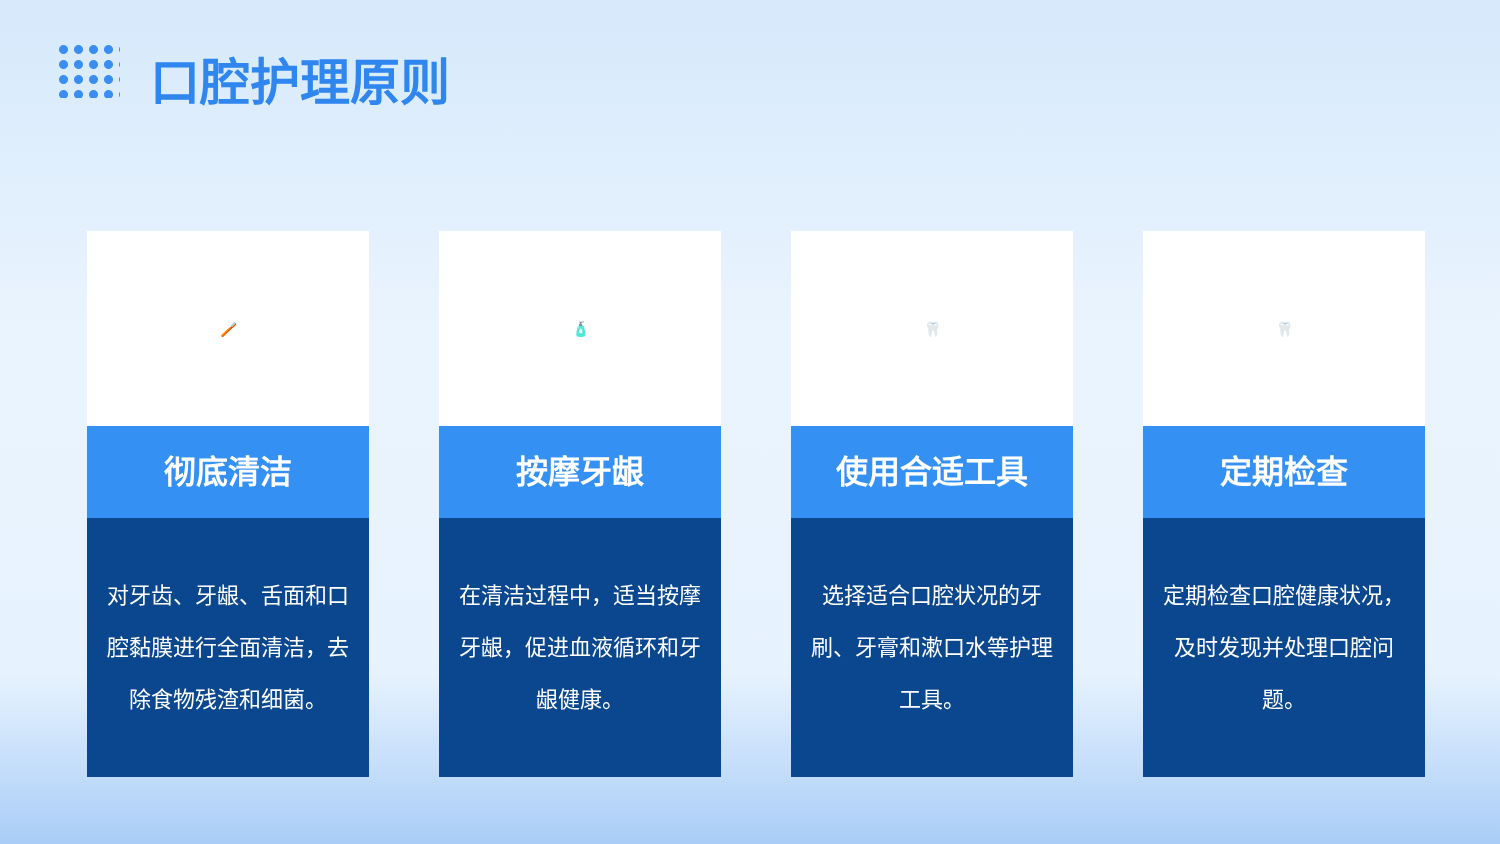口腔护理原则
🪥
彻底清洁
对牙齿、牙龈、舌面和口腔黏膜进行全面清洁，去除食物残渣和细菌。
🧴
按摩牙龈
在清洁过程中，适当按摩牙龈，促进血液循环和牙龈健康。
🦷
使用合适工具
选择适合口腔状况的牙刷、牙膏和漱口水等护理工具。
🦷
定期检查
定期检查口腔健康状况，及时发现并处理口腔问题。